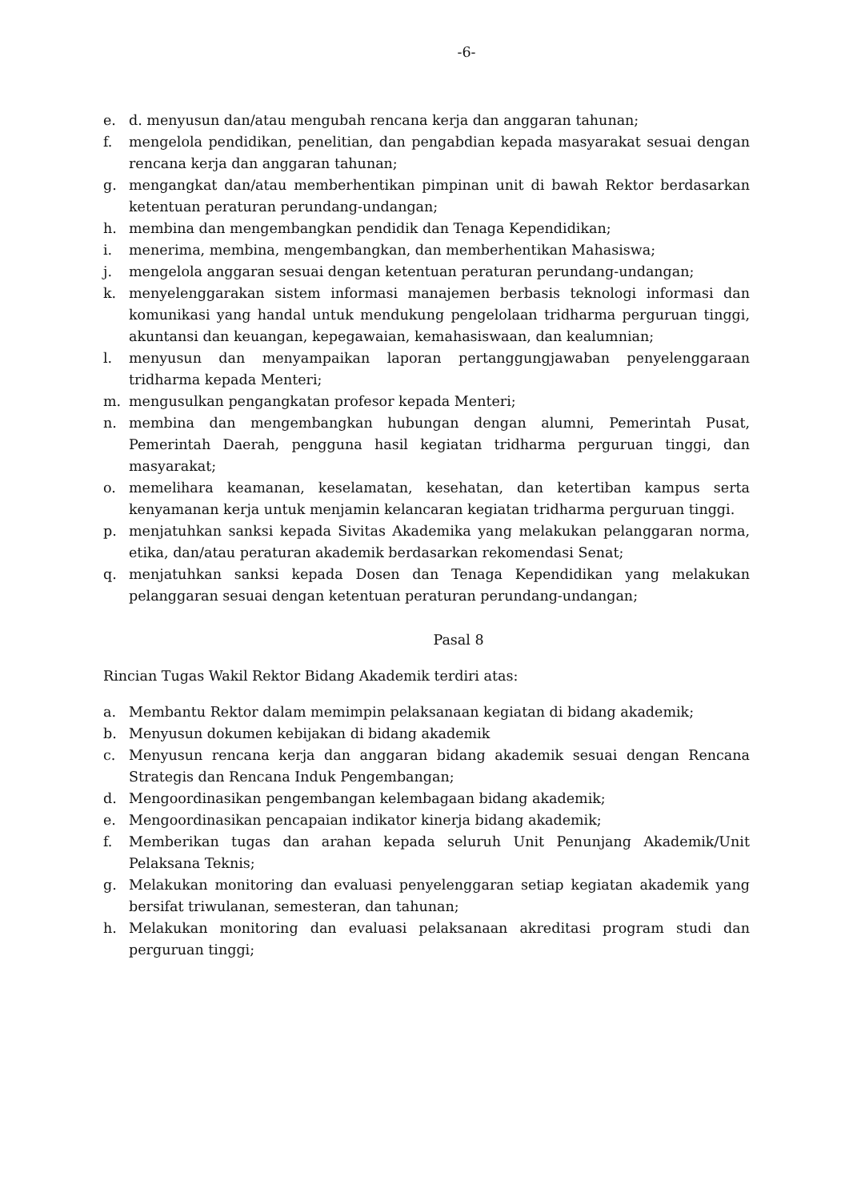-6-
e. d. menyusun dan/atau mengubah rencana kerja dan anggaran tahunan;
f. mengelola pendidikan, penelitian, dan pengabdian kepada masyarakat sesuai dengan rencana kerja dan anggaran tahunan;
g. mengangkat dan/atau memberhentikan pimpinan unit di bawah Rektor berdasarkan ketentuan peraturan perundang-undangan;
h. membina dan mengembangkan pendidik dan Tenaga Kependidikan;
i. menerima, membina, mengembangkan, dan memberhentikan Mahasiswa;
j. mengelola anggaran sesuai dengan ketentuan peraturan perundang-undangan;
k. menyelenggarakan sistem informasi manajemen berbasis teknologi informasi dan komunikasi yang handal untuk mendukung pengelolaan tridharma perguruan tinggi, akuntansi dan keuangan, kepegawaian, kemahasiswaan, dan kealumnian;
l. menyusun dan menyampaikan laporan pertanggungjawaban penyelenggaraan tridharma kepada Menteri;
m. mengusulkan pengangkatan profesor kepada Menteri;
n. membina dan mengembangkan hubungan dengan alumni, Pemerintah Pusat, Pemerintah Daerah, pengguna hasil kegiatan tridharma perguruan tinggi, dan masyarakat;
o. memelihara keamanan, keselamatan, kesehatan, dan ketertiban kampus serta kenyamanan kerja untuk menjamin kelancaran kegiatan tridharma perguruan tinggi.
p. menjatuhkan sanksi kepada Sivitas Akademika yang melakukan pelanggaran norma, etika, dan/atau peraturan akademik berdasarkan rekomendasi Senat;
q. menjatuhkan sanksi kepada Dosen dan Tenaga Kependidikan yang melakukan pelanggaran sesuai dengan ketentuan peraturan perundang-undangan;
Pasal 8
Rincian Tugas Wakil Rektor Bidang Akademik terdiri atas:
a. Membantu Rektor dalam memimpin pelaksanaan kegiatan di bidang akademik;
b. Menyusun dokumen kebijakan di bidang akademik
c. Menyusun rencana kerja dan anggaran bidang akademik sesuai dengan Rencana Strategis dan Rencana Induk Pengembangan;
d. Mengoordinasikan pengembangan kelembagaan bidang akademik;
e. Mengoordinasikan pencapaian indikator kinerja bidang akademik;
f. Memberikan tugas dan arahan kepada seluruh Unit Penunjang Akademik/Unit Pelaksana Teknis;
g. Melakukan monitoring dan evaluasi penyelenggaran setiap kegiatan akademik yang bersifat triwulanan, semesteran, dan tahunan;
h. Melakukan monitoring dan evaluasi pelaksanaan akreditasi program studi dan perguruan tinggi;